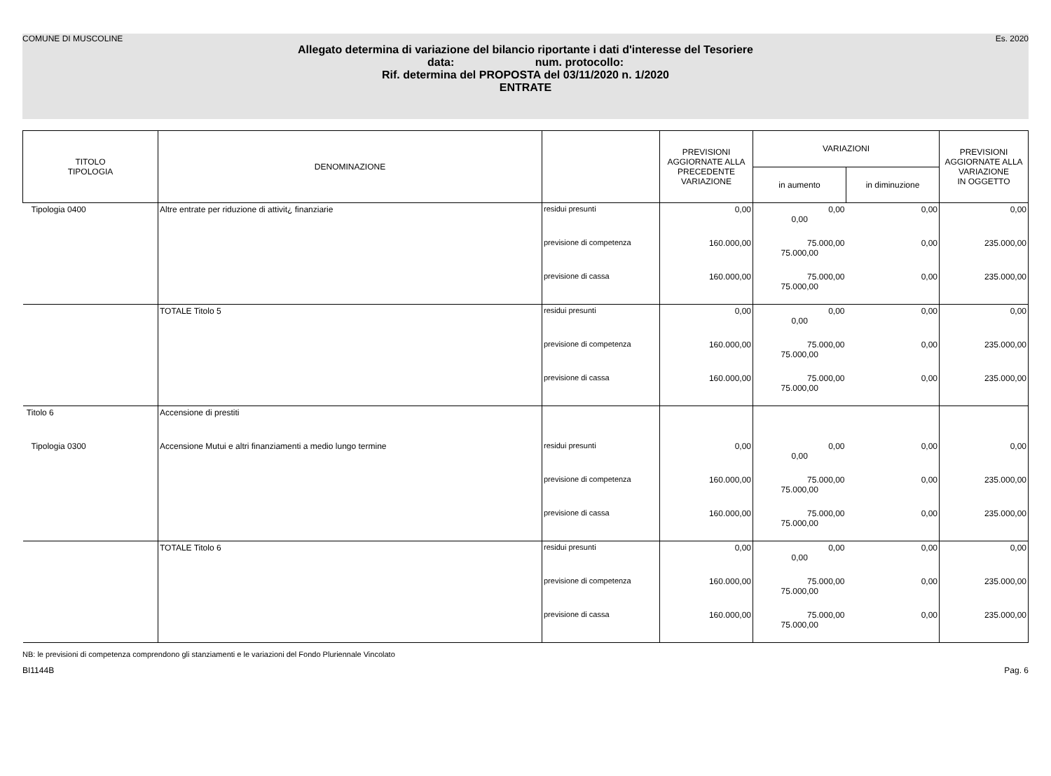COMUNE DI MUSCOLINE Es. 2020
Allegato determina di variazione del bilancio riportante i dati d'interesse del Tesoriere
data: num. protocollo:
Rif. determina del PROPOSTA del 03/11/2020 n. 1/2020
ENTRATE
| TITOLO TIPOLOGIA | DENOMINAZIONE | | PREVISIONI AGGIORNATE ALLA PRECEDENTE VARIAZIONE | VARIAZIONI | | PREVISIONI AGGIORNATE ALLA VARIAZIONE IN OGGETTO |
| --- | --- | --- | --- | --- | --- | --- |
| | | | | in aumento | in diminuzione | |
| Tipologia 0400 | Altre entrate per riduzione di attivit¿ finanziarie | residui presunti | 0,00 | 0,00 0,00 | 0,00 | 0,00 |
| | | previsione di competenza | 160.000,00 | 75.000,00 75.000,00 | 0,00 | 235.000,00 |
| | | previsione di cassa | 160.000,00 | 75.000,00 75.000,00 | 0,00 | 235.000,00 |
| | TOTALE Titolo 5 | residui presunti | 0,00 | 0,00 0,00 | 0,00 | 0,00 |
| | | previsione di competenza | 160.000,00 | 75.000,00 75.000,00 | 0,00 | 235.000,00 |
| | | previsione di cassa | 160.000,00 | 75.000,00 75.000,00 | 0,00 | 235.000,00 |
| Titolo 6 | Accensione di prestiti | | | | | |
| Tipologia 0300 | Accensione Mutui e altri finanziamenti a medio lungo termine | residui presunti | 0,00 | 0,00 0,00 | 0,00 | 0,00 |
| | | previsione di competenza | 160.000,00 | 75.000,00 75.000,00 | 0,00 | 235.000,00 |
| | | previsione di cassa | 160.000,00 | 75.000,00 75.000,00 | 0,00 | 235.000,00 |
| | TOTALE Titolo 6 | residui presunti | 0,00 | 0,00 0,00 | 0,00 | 0,00 |
| | | previsione di competenza | 160.000,00 | 75.000,00 75.000,00 | 0,00 | 235.000,00 |
| | | previsione di cassa | 160.000,00 | 75.000,00 75.000,00 | 0,00 | 235.000,00 |
NB: le previsioni di competenza comprendono gli stanziamenti e le variazioni del Fondo Pluriennale Vincolato
BI1144B Pag. 6